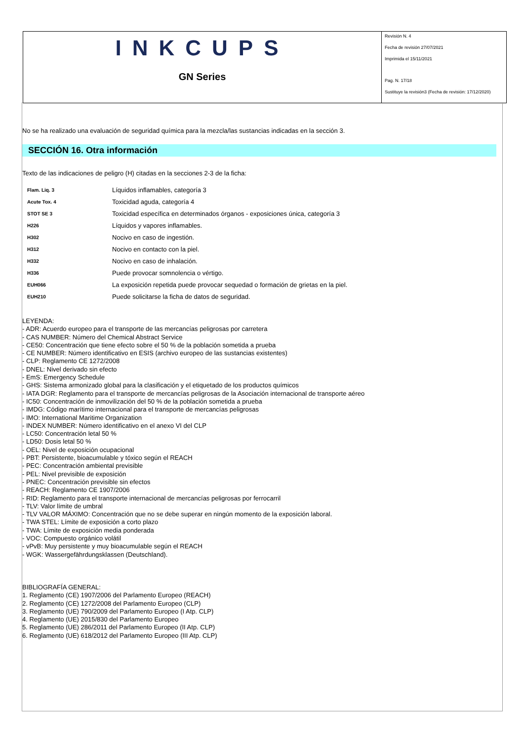INKCUPS
GN Series
Revisión N. 4
Fecha de revisión 27/07/2021
Imprimida el 15/11/2021
Pag. N. 17/18
Sustituye la revisión3 (Fecha de revisión: 17/12/2020)
No se ha realizado una evaluación de seguridad química para la mezcla/las sustancias indicadas en la sección 3.
SECCIÓN 16. Otra información
Texto de las indicaciones de peligro (H) citadas en la secciones 2-3 de la ficha:
| Flam. Liq. 3 | Líquidos inflamables, categoría 3 |
| Acute Tox. 4 | Toxicidad aguda, categoría 4 |
| STOT SE 3 | Toxicidad específica en determinados órganos - exposiciones única, categoría 3 |
| H226 | Líquidos y vapores inflamables. |
| H302 | Nocivo en caso de ingestión. |
| H312 | Nocivo en contacto con la piel. |
| H332 | Nocivo en caso de inhalación. |
| H336 | Puede provocar somnolencia o vértigo. |
| EUH066 | La exposición repetida puede provocar sequedad o formación de grietas en la piel. |
| EUH210 | Puede solicitarse la ficha de datos de seguridad. |
LEYENDA:
- ADR: Acuerdo europeo para el transporte de las mercancías peligrosas por carretera
- CAS NUMBER: Número del Chemical Abstract Service
- CE50: Concentración que tiene efecto sobre el 50 % de la población sometida a prueba
- CE NUMBER: Número identificativo en ESIS (archivo europeo de las sustancias existentes)
- CLP: Reglamento CE 1272/2008
- DNEL: Nivel derivado sin efecto
- EmS: Emergency Schedule
- GHS: Sistema armonizado global para la clasificación y el etiquetado de los productos químicos
- IATA DGR: Reglamento para el transporte de mercancías peligrosas de la Asociación internacional de transporte aéreo
- IC50: Concentración de inmovilización del 50 % de la población sometida a prueba
- IMDG: Código marítimo internacional para el transporte de mercancías peligrosas
- IMO: International Maritime Organization
- INDEX NUMBER: Número identificativo en el anexo VI del CLP
- LC50: Concentración letal 50 %
- LD50: Dosis letal 50 %
- OEL: Nivel de exposición ocupacional
- PBT: Persistente, bioacumulable y tóxico según el REACH
- PEC: Concentración ambiental previsible
- PEL: Nivel previsible de exposición
- PNEC: Concentración previsible sin efectos
- REACH: Reglamento CE 1907/2006
- RID: Reglamento para el transporte internacional de mercancías peligrosas por ferrocarril
- TLV: Valor límite de umbral
- TLV VALOR MÁXIMO: Concentración que no se debe superar en ningún momento de la exposición laboral.
- TWA STEL: Límite de exposición a corto plazo
- TWA: Límite de exposición media ponderada
- VOC: Compuesto orgánico volátil
- vPvB: Muy persistente y muy bioacumulable según el REACH
- WGK: Wassergefährdungsklassen (Deutschland).
BIBLIOGRAFÍA GENERAL:
1. Reglamento (CE) 1907/2006 del Parlamento Europeo (REACH)
2. Reglamento (CE) 1272/2008 del Parlamento Europeo (CLP)
3. Reglamento (UE) 790/2009 del Parlamento Europeo (I Atp. CLP)
4. Reglamento (UE) 2015/830 del Parlamento Europeo
5. Reglamento (UE) 286/2011 del Parlamento Europeo (II Atp. CLP)
6. Reglamento (UE) 618/2012 del Parlamento Europeo (III Atp. CLP)